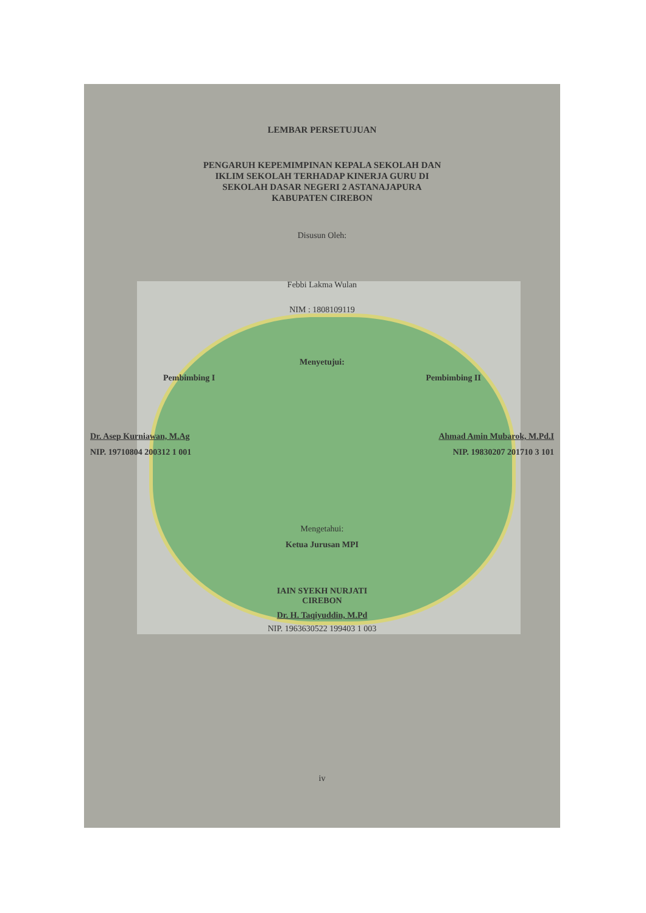LEMBAR PERSETUJUAN
PENGARUH KEPEMIMPINAN KEPALA SEKOLAH DAN
IKLIM SEKOLAH TERHADAP KINERJA GURU DI
SEKOLAH DASAR NEGERI 2 ASTANAJAPURA
KABUPATEN CIREBON
Disusun Oleh:
Febbi Lakma Wulan
NIM : 1808109119
Menyetujui:
Pembimbing I Pembimbing II
Dr. Asep Kurniawan, M.Ag Ahmad Amin Mubarok, M.Pd.I
NIP. 19710804 200312 1 001 NIP. 19830207 201710 3 101
Mengetahui:
Ketua Jurusan MPI
IAIN SYEKH NURJATI
CIREBON
Dr. H. Taqiyuddin, M.Pd
NIP. 1963630522 199403 1 003
iv